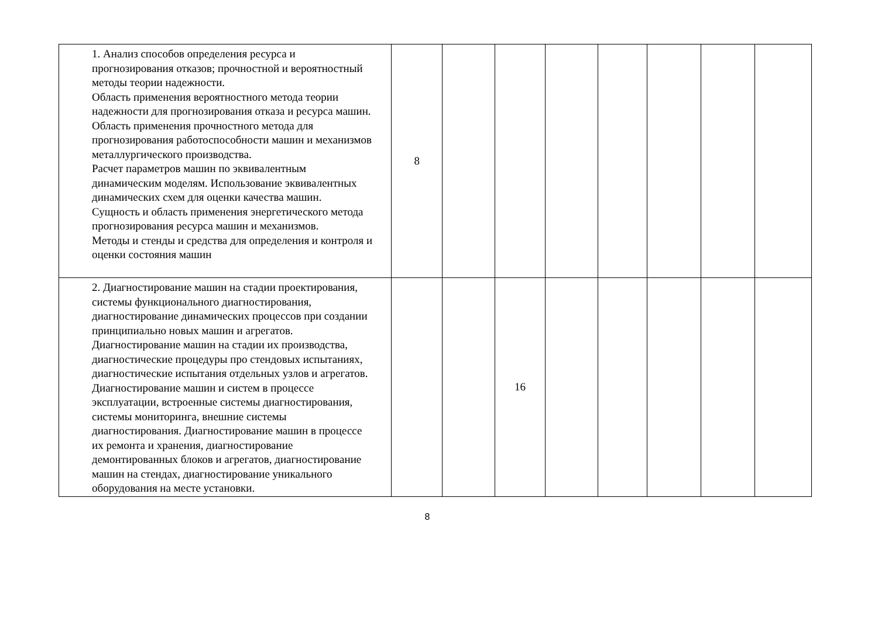| 1. Анализ способов определения ресурса и прогнозирования отказов; прочностной и вероятностный методы теории надежности. Область применения вероятностного метода теории надежности для прогнозирования отказа и ресурса машин. Область применения прочностного метода для прогнозирования работоспособности машин и механизмов металлургического производства. Расчет параметров машин по эквивалентным динамическим моделям. Использование эквивалентных динамических схем для оценки качества машин. Сущность и область применения энергетического метода прогнозирования ресурса машин и механизмов. Методы и стенды и средства для определения и контроля и оценки состояния машин | 8 | | | | | | | |
| 2. Диагностирование машин на стадии проектирования, системы функционального диагностирования, диагностирование динамических процессов при создании принципиально новых машин и агрегатов. Диагностирование машин на стадии их производства, диагностические процедуры про стендовых испытаниях, диагностические испытания отдельных узлов и агрегатов. Диагностирование машин и систем в процессе эксплуатации, встроенные системы диагностирования, системы мониторинга, внешние системы диагностирования. Диагностирование машин в процессе их ремонта и хранения, диагностирование демонтированных блоков и агрегатов, диагностирование машин на стендах, диагностирование уникального оборудования на месте установки. | | | 16 | | | | | |
8